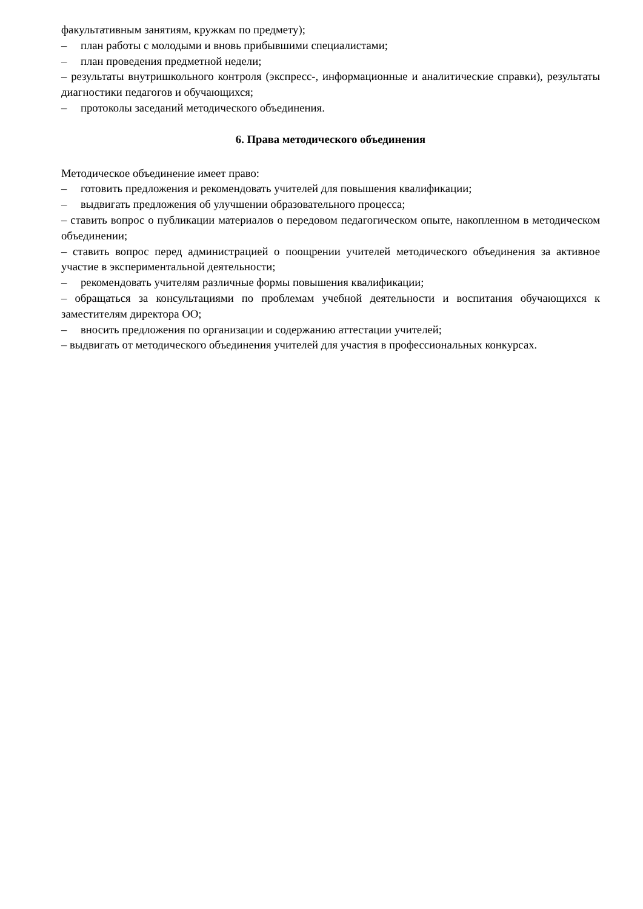факультативным занятиям, кружкам по предмету);
– план работы с молодыми и вновь прибывшими специалистами;
– план проведения предметной недели;
– результаты внутришкольного контроля (экспресс-, информационные и аналитические справки), результаты диагностики педагогов и обучающихся;
– протоколы заседаний методического объединения.
6. Права методического объединения
Методическое объединение имеет право:
– готовить предложения и рекомендовать учителей для повышения квалификации;
– выдвигать предложения об улучшении образовательного процесса;
– ставить вопрос о публикации материалов о передовом педагогическом опыте, накопленном в методическом объединении;
– ставить вопрос перед администрацией о поощрении учителей методического объединения за активное участие в экспериментальной деятельности;
– рекомендовать учителям различные формы повышения квалификации;
– обращаться за консультациями по проблемам учебной деятельности и воспитания обучающихся к заместителям директора ОО;
– вносить предложения по организации и содержанию аттестации учителей;
– выдвигать от методического объединения учителей для участия в профессиональных конкурсах.